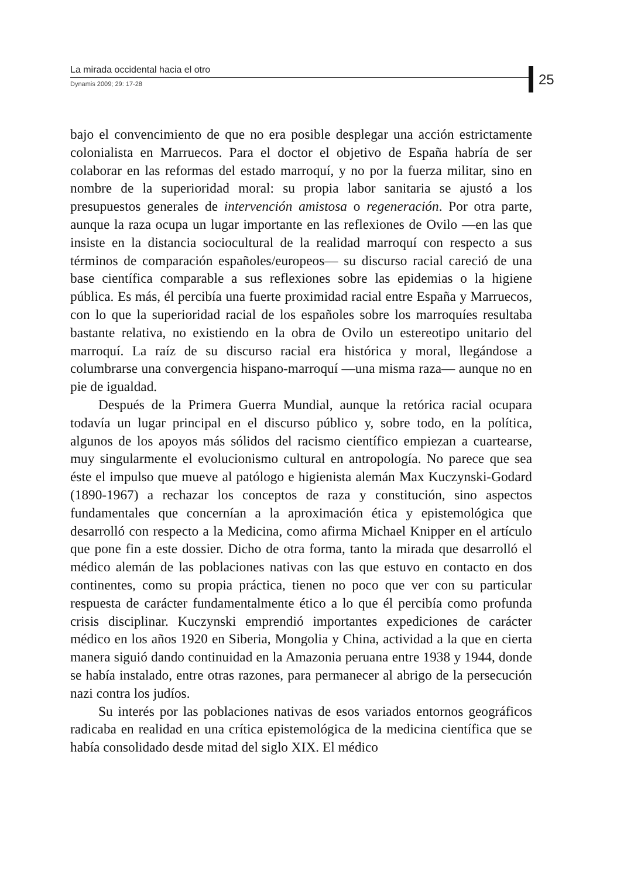La mirada occidental hacia el otro
Dynamis 2009; 29: 17-28
25
bajo el convencimiento de que no era posible desplegar una acción estrictamente colonialista en Marruecos. Para el doctor el objetivo de España habría de ser colaborar en las reformas del estado marroquí, y no por la fuerza militar, sino en nombre de la superioridad moral: su propia labor sanitaria se ajustó a los presupuestos generales de intervención amistosa o regeneración. Por otra parte, aunque la raza ocupa un lugar importante en las reflexiones de Ovilo —en las que insiste en la distancia sociocultural de la realidad marroquí con respecto a sus términos de comparación españoles/europeos— su discurso racial careció de una base científica comparable a sus reflexiones sobre las epidemias o la higiene pública. Es más, él percibía una fuerte proximidad racial entre España y Marruecos, con lo que la superioridad racial de los españoles sobre los marroquíes resultaba bastante relativa, no existiendo en la obra de Ovilo un estereotipo unitario del marroquí. La raíz de su discurso racial era histórica y moral, llegándose a columbrarse una convergencia hispano-marroquí —una misma raza— aunque no en pie de igualdad.
Después de la Primera Guerra Mundial, aunque la retórica racial ocupara todavía un lugar principal en el discurso público y, sobre todo, en la política, algunos de los apoyos más sólidos del racismo científico empiezan a cuartearse, muy singularmente el evolucionismo cultural en antropología. No parece que sea éste el impulso que mueve al patólogo e higienista alemán Max Kuczynski-Godard (1890-1967) a rechazar los conceptos de raza y constitución, sino aspectos fundamentales que concernían a la aproximación ética y epistemológica que desarrolló con respecto a la Medicina, como afirma Michael Knipper en el artículo que pone fin a este dossier. Dicho de otra forma, tanto la mirada que desarrolló el médico alemán de las poblaciones nativas con las que estuvo en contacto en dos continentes, como su propia práctica, tienen no poco que ver con su particular respuesta de carácter fundamentalmente ético a lo que él percibía como profunda crisis disciplinar. Kuczynski emprendió importantes expediciones de carácter médico en los años 1920 en Siberia, Mongolia y China, actividad a la que en cierta manera siguió dando continuidad en la Amazonia peruana entre 1938 y 1944, donde se había instalado, entre otras razones, para permanecer al abrigo de la persecución nazi contra los judíos.
Su interés por las poblaciones nativas de esos variados entornos geográficos radicaba en realidad en una crítica epistemológica de la medicina científica que se había consolidado desde mitad del siglo XIX. El médico